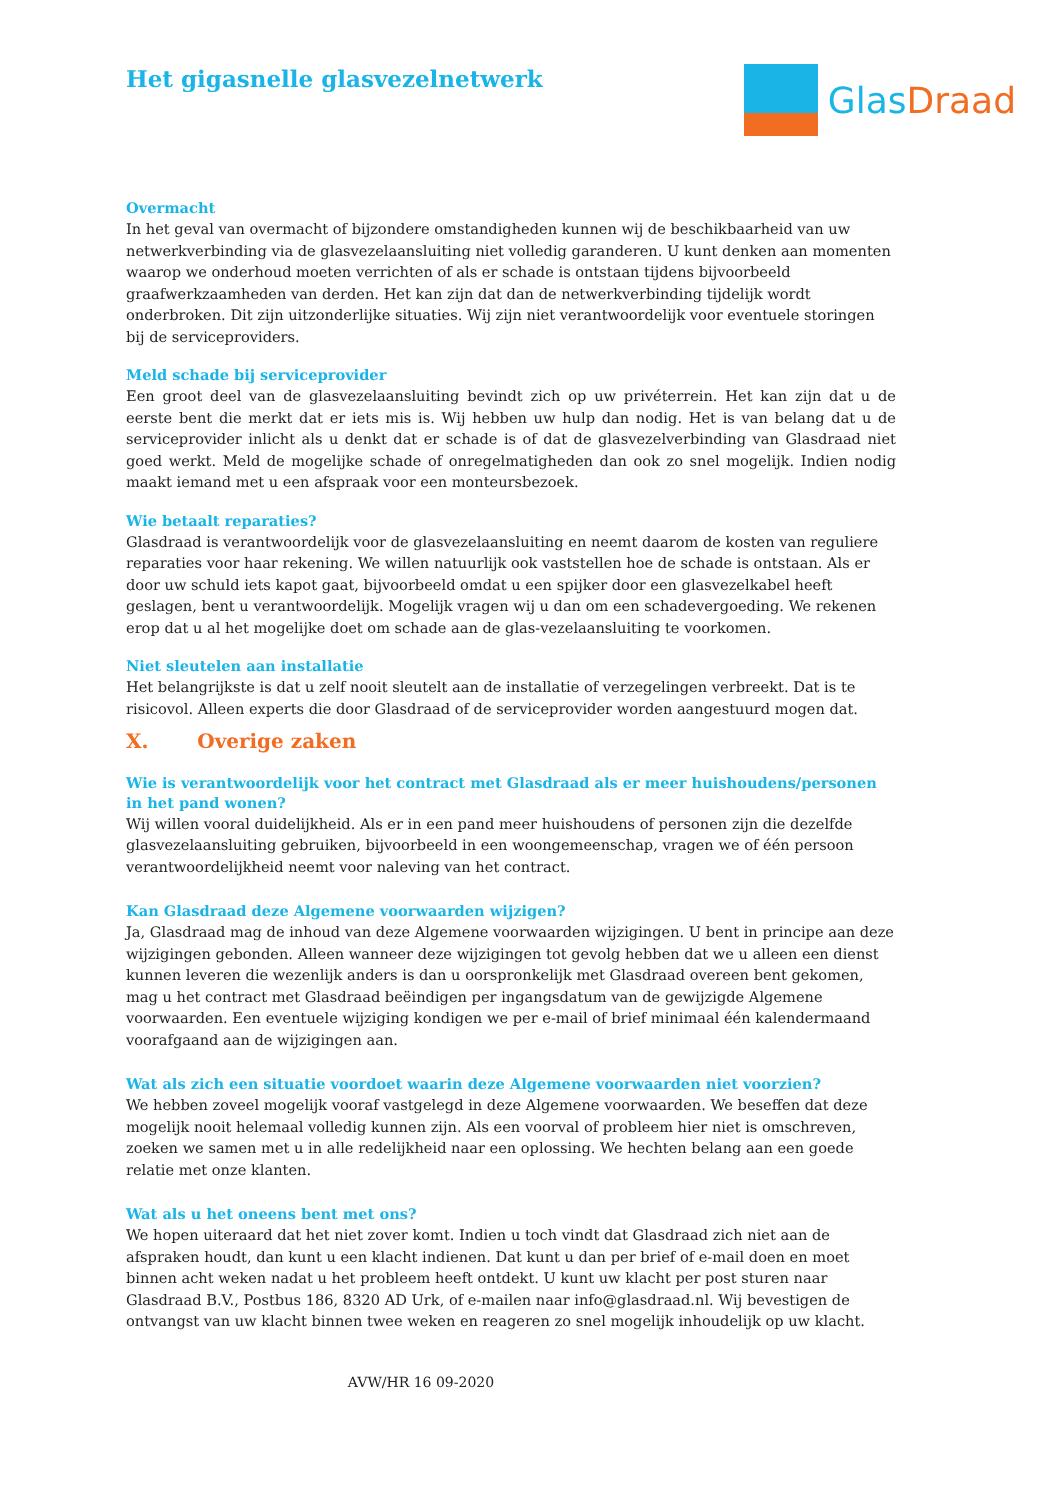Het gigasnelle glasvezelnetwerk
GlasDraad
Overmacht
In het geval van overmacht of bijzondere omstandigheden kunnen wij de beschikbaarheid van uw netwerkverbinding via de glasvezelaansluiting niet volledig garanderen. U kunt denken aan momenten waarop we onderhoud moeten verrichten of als er schade is ontstaan tijdens bijvoorbeeld graafwerkzaamheden van derden. Het kan zijn dat dan de netwerkverbinding tijdelijk wordt onderbroken. Dit zijn uitzonderlijke situaties. Wij zijn niet verantwoordelijk voor eventuele storingen bij de serviceproviders.
Meld schade bij serviceprovider
Een groot deel van de glasvezelaansluiting bevindt zich op uw privéterrein. Het kan zijn dat u de eerste bent die merkt dat er iets mis is. Wij hebben uw hulp dan nodig. Het is van belang dat u de serviceprovider inlicht als u denkt dat er schade is of dat de glasvezelverbinding van Glasdraad niet goed werkt. Meld de mogelijke schade of onregelmatigheden dan ook zo snel mogelijk. Indien nodig maakt iemand met u een afspraak voor een monteursbezoek.
Wie betaalt reparaties?
Glasdraad is verantwoordelijk voor de glasvezelaansluiting en neemt daarom de kosten van reguliere reparaties voor haar rekening. We willen natuurlijk ook vaststellen hoe de schade is ontstaan. Als er door uw schuld iets kapot gaat, bijvoorbeeld omdat u een spijker door een glasvezelkabel heeft geslagen, bent u verantwoordelijk. Mogelijk vragen wij u dan om een schadevergoeding. We rekenen erop dat u al het mogelijke doet om schade aan de glas-vezelaansluiting te voorkomen.
Niet sleutelen aan installatie
Het belangrijkste is dat u zelf nooit sleutelt aan de installatie of verzegelingen verbreekt. Dat is te risicovol. Alleen experts die door Glasdraad of de serviceprovider worden aangestuurd mogen dat.
X. Overige zaken
Wie is verantwoordelijk voor het contract met Glasdraad als er meer huishoudens/personen in het pand wonen?
Wij willen vooral duidelijkheid. Als er in een pand meer huishoudens of personen zijn die dezelfde glasvezelaansluiting gebruiken, bijvoorbeeld in een woongemeenschap, vragen we of één persoon verantwoordelijkheid neemt voor naleving van het contract.
Kan Glasdraad deze Algemene voorwaarden wijzigen?
Ja, Glasdraad mag de inhoud van deze Algemene voorwaarden wijzigingen. U bent in principe aan deze wijzigingen gebonden. Alleen wanneer deze wijzigingen tot gevolg hebben dat we u alleen een dienst kunnen leveren die wezenlijk anders is dan u oorspronkelijk met Glasdraad overeen bent gekomen, mag u het contract met Glasdraad beëindigen per ingangsdatum van de gewijzigde Algemene voorwaarden. Een eventuele wijziging kondigen we per e-mail of brief minimaal één kalendermaand voorafgaand aan de wijzigingen aan.
Wat als zich een situatie voordoet waarin deze Algemene voorwaarden niet voorzien?
We hebben zoveel mogelijk vooraf vastgelegd in deze Algemene voorwaarden. We beseffen dat deze mogelijk nooit helemaal volledig kunnen zijn. Als een voorval of probleem hier niet is omschreven, zoeken we samen met u in alle redelijkheid naar een oplossing. We hechten belang aan een goede relatie met onze klanten.
Wat als u het oneens bent met ons?
We hopen uiteraard dat het niet zover komt. Indien u toch vindt dat Glasdraad zich niet aan de afspraken houdt, dan kunt u een klacht indienen. Dat kunt u dan per brief of e-mail doen en moet binnen acht weken nadat u het probleem heeft ontdekt. U kunt uw klacht per post sturen naar Glasdraad B.V., Postbus 186, 8320 AD Urk, of e-mailen naar info@glasdraad.nl. Wij bevestigen de ontvangst van uw klacht binnen twee weken en reageren zo snel mogelijk inhoudelijk op uw klacht.
AVW/HR 16 09-2020